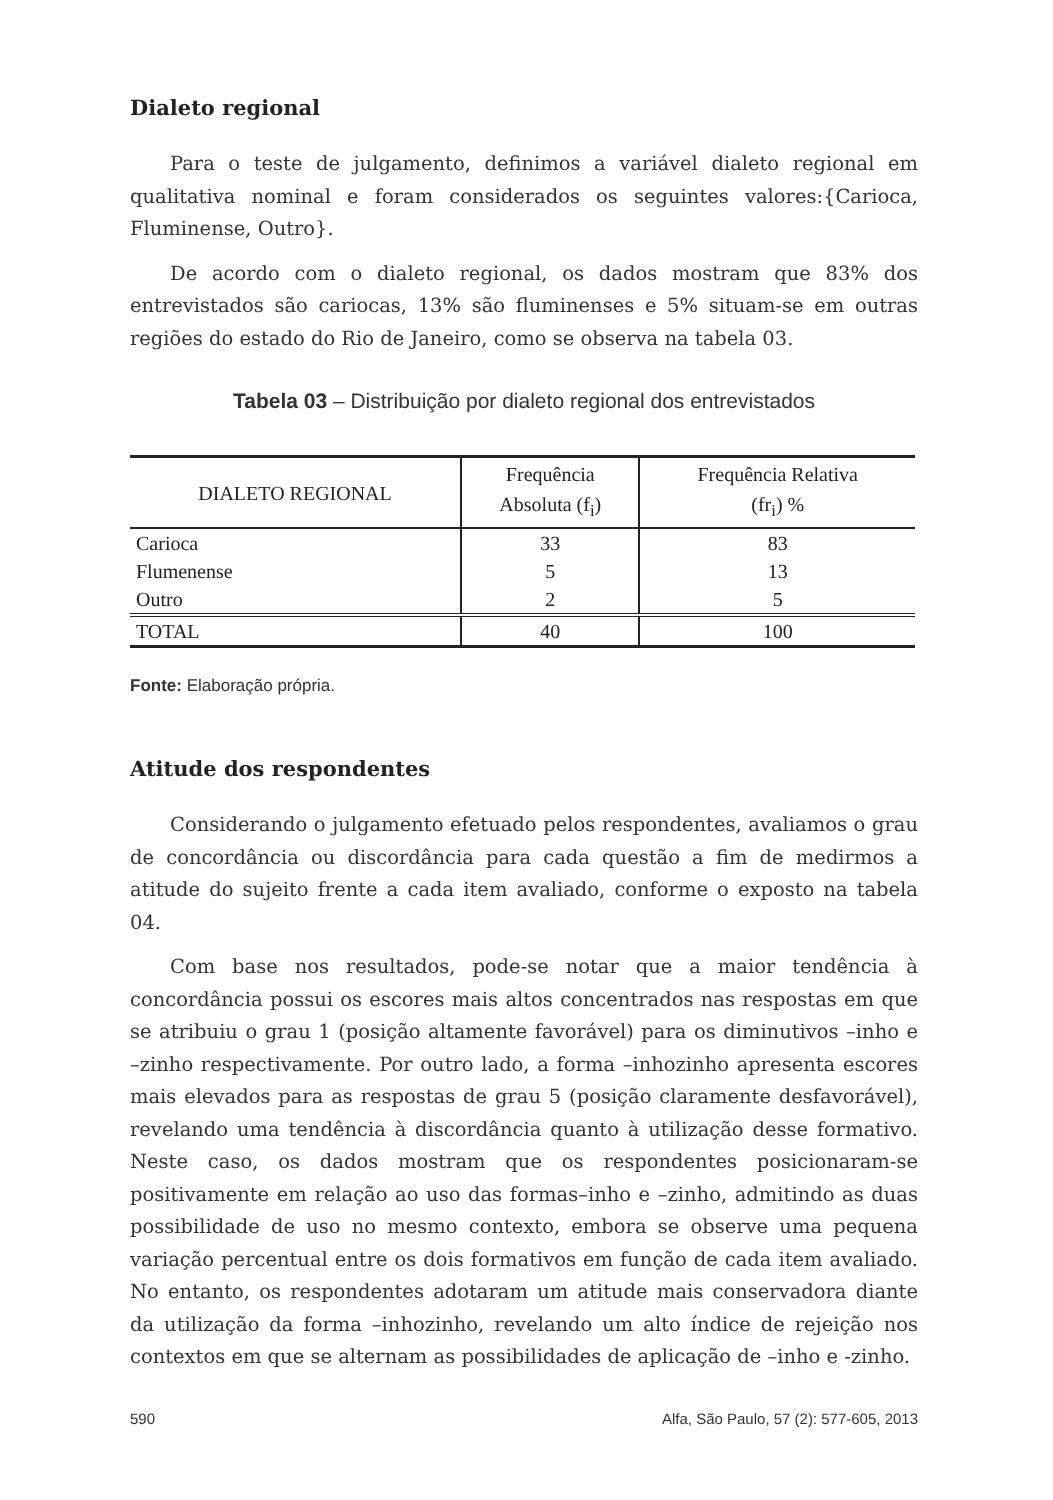Dialeto regional
Para o teste de julgamento, definimos a variável dialeto regional em qualitativa nominal e foram considerados os seguintes valores:{Carioca, Fluminense, Outro}.
De acordo com o dialeto regional, os dados mostram que 83% dos entrevistados são cariocas, 13% são fluminenses e 5% situam-se em outras regiões do estado do Rio de Janeiro, como se observa na tabela 03.
Tabela 03 – Distribuição por dialeto regional dos entrevistados
| DIALETO REGIONAL | Frequência Absoluta (f<sub>i</sub>) | Frequência Relativa (fr<sub>i</sub>) % |
| --- | --- | --- |
| Carioca | 33 | 83 |
| Flumenense | 5 | 13 |
| Outro | 2 | 5 |
| TOTAL | 40 | 100 |
Fonte: Elaboração própria.
Atitude dos respondentes
Considerando o julgamento efetuado pelos respondentes, avaliamos o grau de concordância ou discordância para cada questão a fim de medirmos a atitude do sujeito frente a cada item avaliado, conforme o exposto na tabela 04.
Com base nos resultados, pode-se notar que a maior tendência à concordância possui os escores mais altos concentrados nas respostas em que se atribuiu o grau 1 (posição altamente favorável) para os diminutivos –inho e –zinho respectivamente. Por outro lado, a forma –inhozinho apresenta escores mais elevados para as respostas de grau 5 (posição claramente desfavorável), revelando uma tendência à discordância quanto à utilização desse formativo. Neste caso, os dados mostram que os respondentes posicionaram-se positivamente em relação ao uso das formas–inho e –zinho, admitindo as duas possibilidade de uso no mesmo contexto, embora se observe uma pequena variação percentual entre os dois formativos em função de cada item avaliado. No entanto, os respondentes adotaram um atitude mais conservadora diante da utilização da forma –inhozinho, revelando um alto índice de rejeição nos contextos em que se alternam as possibilidades de aplicação de –inho e -zinho.
590 Alfa, São Paulo, 57 (2): 577-605, 2013